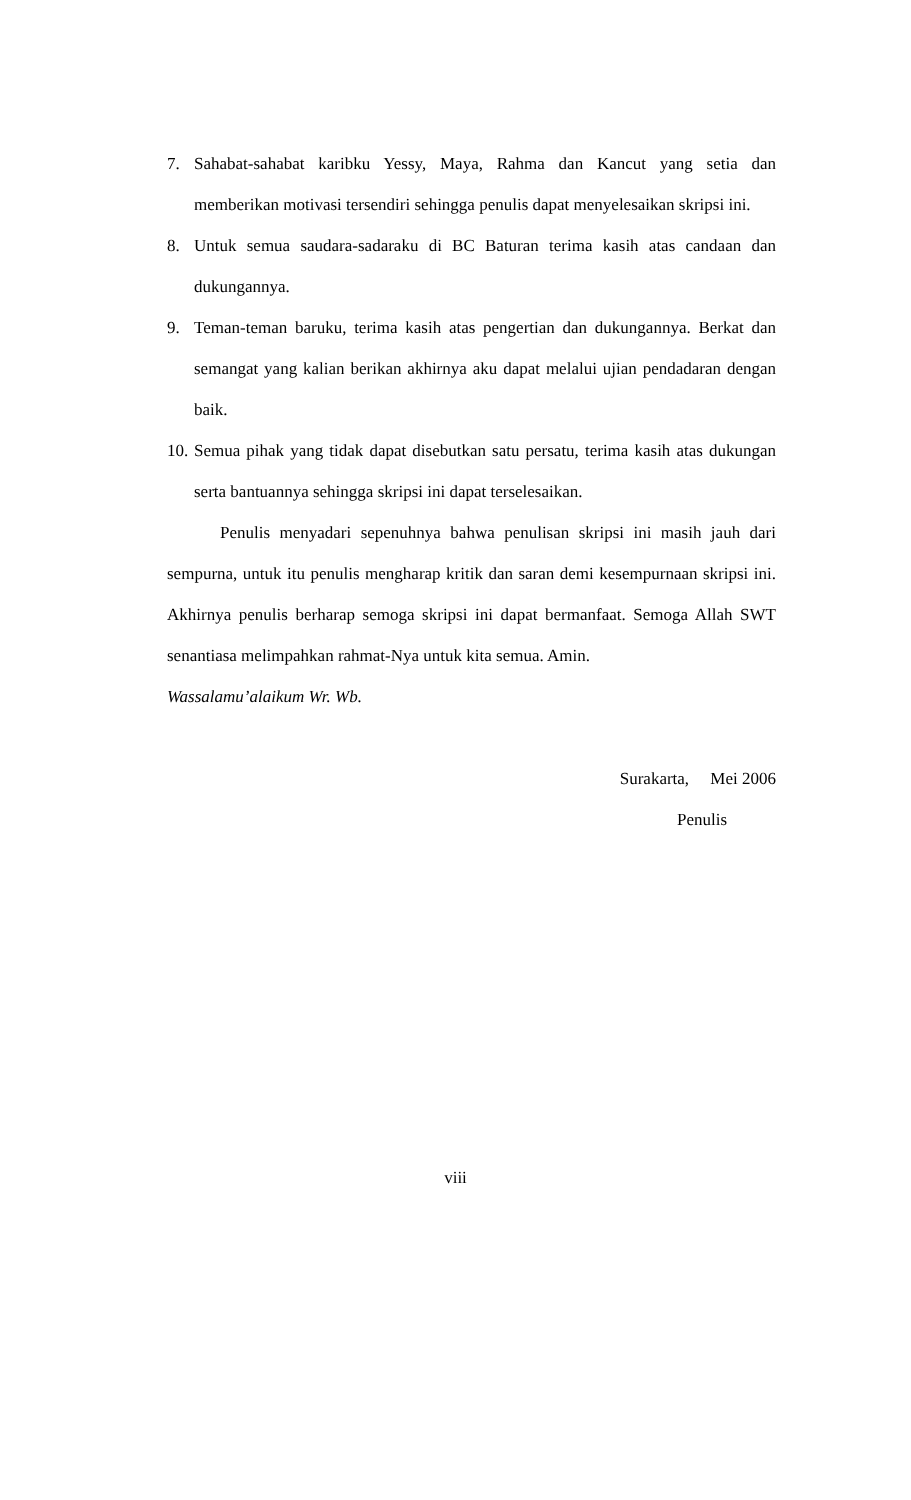7. Sahabat-sahabat karibku Yessy, Maya, Rahma dan Kancut yang setia dan memberikan motivasi tersendiri sehingga penulis dapat menyelesaikan skripsi ini.
8. Untuk semua saudara-sadaraku di BC Baturan terima kasih atas candaan dan dukungannya.
9. Teman-teman baruku, terima kasih atas pengertian dan dukungannya. Berkat dan semangat yang kalian berikan akhirnya aku dapat melalui ujian pendadaran dengan baik.
10. Semua pihak yang tidak dapat disebutkan satu persatu, terima kasih atas dukungan serta bantuannya sehingga skripsi ini dapat terselesaikan.
Penulis menyadari sepenuhnya bahwa penulisan skripsi ini masih jauh dari sempurna, untuk itu penulis mengharap kritik dan saran demi kesempurnaan skripsi ini. Akhirnya penulis berharap semoga skripsi ini dapat bermanfaat. Semoga Allah SWT senantiasa melimpahkan rahmat-Nya untuk kita semua. Amin.
Wassalamu’alaikum Wr. Wb.
Surakarta, Mei 2006
Penulis
viii